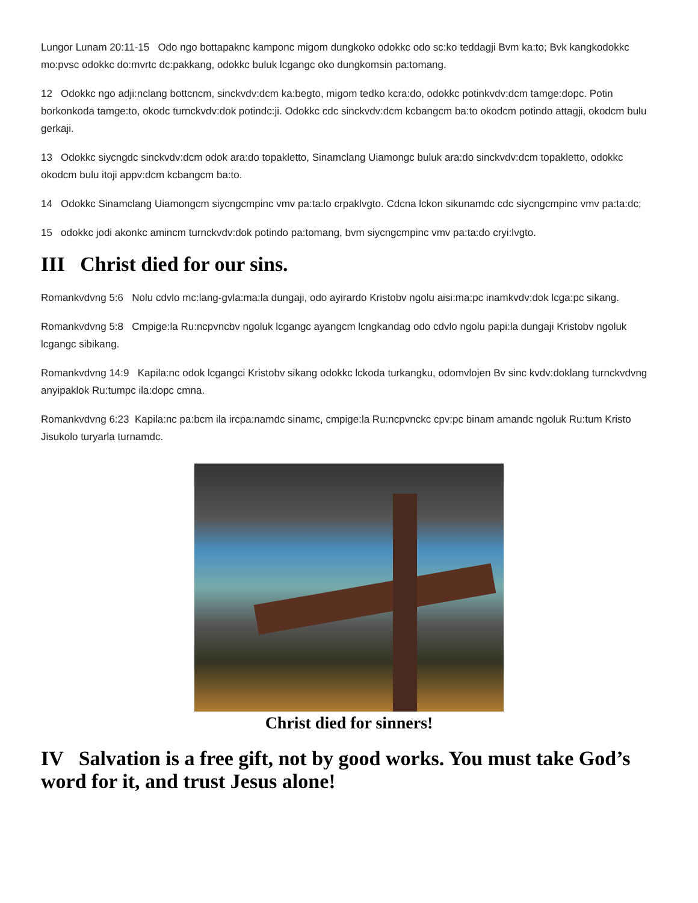Lungor Lunam 20:11-15 Odo ngo bottapaknc kamponc migom dungkoko odokkc odo sc:ko teddagji Bvm ka:to; Bvk kangkodokkc mo:pvsc odokkc do:mvrtc dc:pakkang, odokkc buluk lcgangc oko dungkomsin pa:tomang.
12 Odokkc ngo adji:nclang bottcncm, sinckvdv:dcm ka:begto, migom tedko kcra:do, odokkc potinkvdv:dcm tamge:dopc. Potin borkonkoda tamge:to, okodc turnckvdv:dok potindc:ji. Odokkc cdc sinckvdv:dcm kcbangcm ba:to okodcm potindo attagji, okodcm bulu gerkaji.
13 Odokkc siycngdc sinckvdv:dcm odok ara:do topakletto, Sinamclang Uiamongc buluk ara:do sinckvdv:dcm topakletto, odokkc okodcm bulu itoji appv:dcm kcbangcm ba:to.
14 Odokkc Sinamclang Uiamongcm siycngcmpinc vmv pa:ta:lo crpaklvgto. Cdcna lckon sikunamdc cdc siycngcmpinc vmv pa:ta:dc;
15 odokkc jodi akonkc amincm turnckvdv:dok potindo pa:tomang, bvm siycngcmpinc vmv pa:ta:do cryi:lvgto.
III Christ died for our sins.
Romankvdvng 5:6 Nolu cdvlo mc:lang-gvla:ma:la dungaji, odo ayirardo Kristobv ngolu aisi:ma:pc inamkvdv:dok lcga:pc sikang.
Romankvdvng 5:8 Cmpige:la Ru:ncpvncbv ngoluk lcgangc ayangcm lcngkandag odo cdvlo ngolu papi:la dungaji Kristobv ngoluk lcgangc sibikang.
Romankvdvng 14:9 Kapila:nc odok lcgangci Kristobv sikang odokkc lckoda turkangku, odomvlojen Bv sinc kvdv:doklang turnckvdvng anyipaklok Ru:tumpc ila:dopc cmna.
Romankvdvng 6:23 Kapila:nc pa:bcm ila ircpa:namdc sinamc, cmpige:la Ru:ncpvnckc cpv:pc binam amandc ngoluk Ru:tum Kristo Jisukolo turyarla turnamdc.
Christ died for sinners!
IV Salvation is a free gift, not by good works. You must take God’s word for it, and trust Jesus alone!